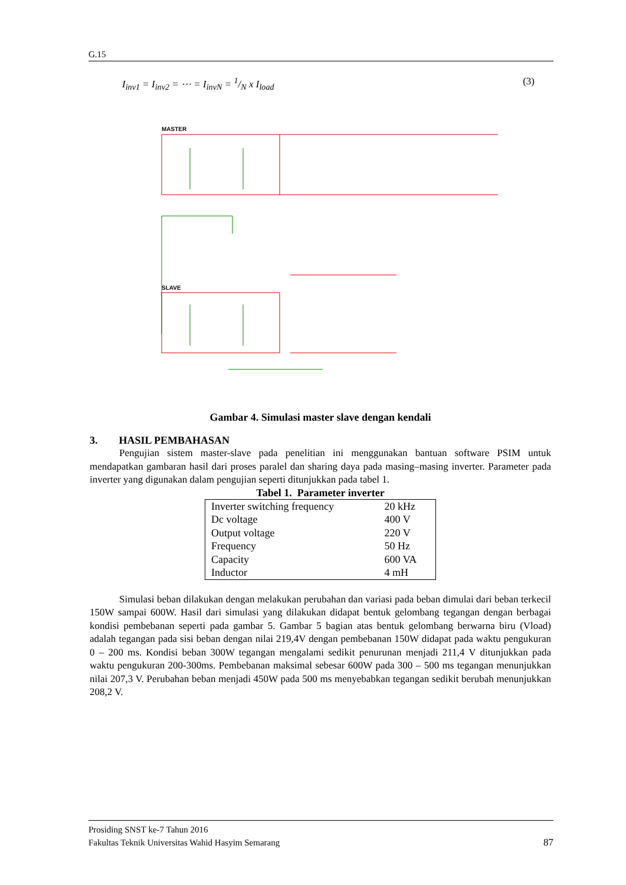G.15
I<sub>inv1</sub> = I<sub>inv2</sub> = ⋯ = I<sub>invN</sub> = 1/N x I<sub>load</sub>
(3)
MASTER
SLAVE
Gambar 4. Simulasi master slave dengan kendali
3. HASIL PEMBAHASAN
Pengujian sistem master-slave pada penelitian ini menggunakan bantuan software PSIM untuk mendapatkan gambaran hasil dari proses paralel dan sharing daya pada masing–masing inverter. Parameter pada inverter yang digunakan dalam pengujian seperti ditunjukkan pada tabel 1.
Tabel 1. Parameter inverter
| Inverter switching frequency | 20 kHz |
| Dc voltage | 400 V |
| Output voltage | 220 V |
| Frequency | 50 Hz |
| Capacity | 600 VA |
| Inductor | 4 mH |
Simulasi beban dilakukan dengan melakukan perubahan dan variasi pada beban dimulai dari beban terkecil 150W sampai 600W. Hasil dari simulasi yang dilakukan didapat bentuk gelombang tegangan dengan berbagai kondisi pembebanan seperti pada gambar 5. Gambar 5 bagian atas bentuk gelombang berwarna biru (Vload) adalah tegangan pada sisi beban dengan nilai 219,4V dengan pembebanan 150W didapat pada waktu pengukuran 0 – 200 ms. Kondisi beban 300W tegangan mengalami sedikit penurunan menjadi 211,4 V ditunjukkan pada waktu pengukuran 200-300ms. Pembebanan maksimal sebesar 600W pada 300 – 500 ms tegangan menunjukkan nilai 207,3 V. Perubahan beban menjadi 450W pada 500 ms menyebabkan tegangan sedikit berubah menunjukkan 208,2 V.
Prosiding SNST ke-7 Tahun 2016
Fakultas Teknik Universitas Wahid Hasyim Semarang 87